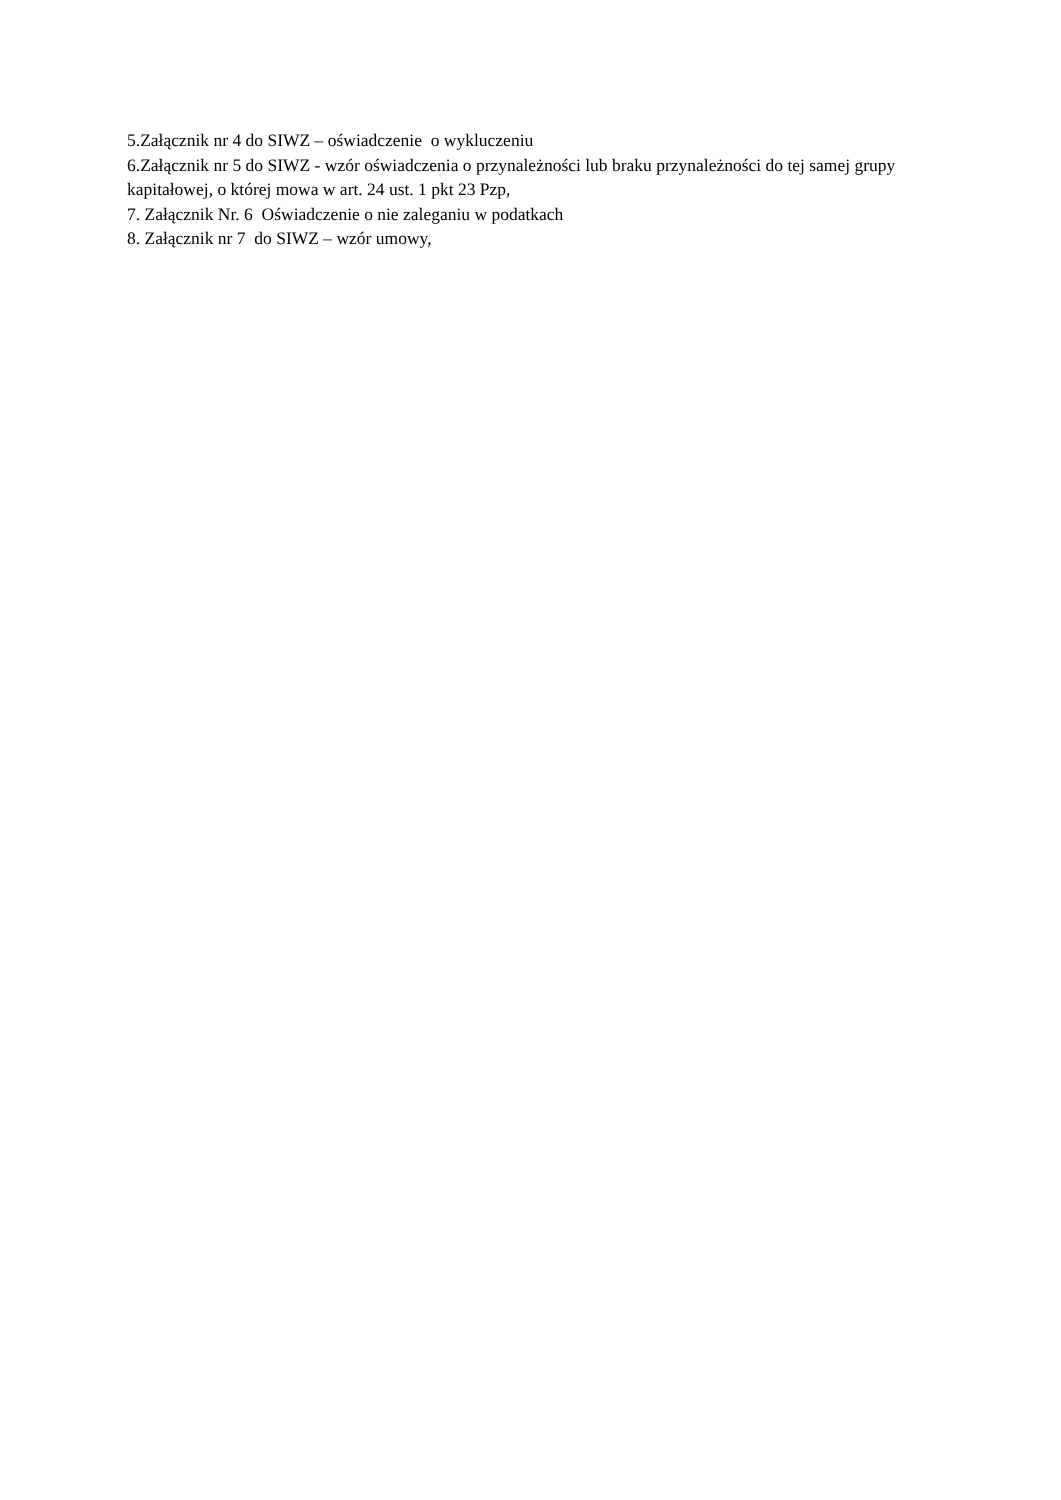5.Załącznik nr 4 do SIWZ – oświadczenie o wykluczeniu
6.Załącznik nr 5 do SIWZ - wzór oświadczenia o przynależności lub braku przynależności do tej samej grupy kapitałowej, o której mowa w art. 24 ust. 1 pkt 23 Pzp,
7. Załącznik Nr. 6 Oświadczenie o nie zaleganiu w podatkach
8. Załącznik nr 7 do SIWZ – wzór umowy,